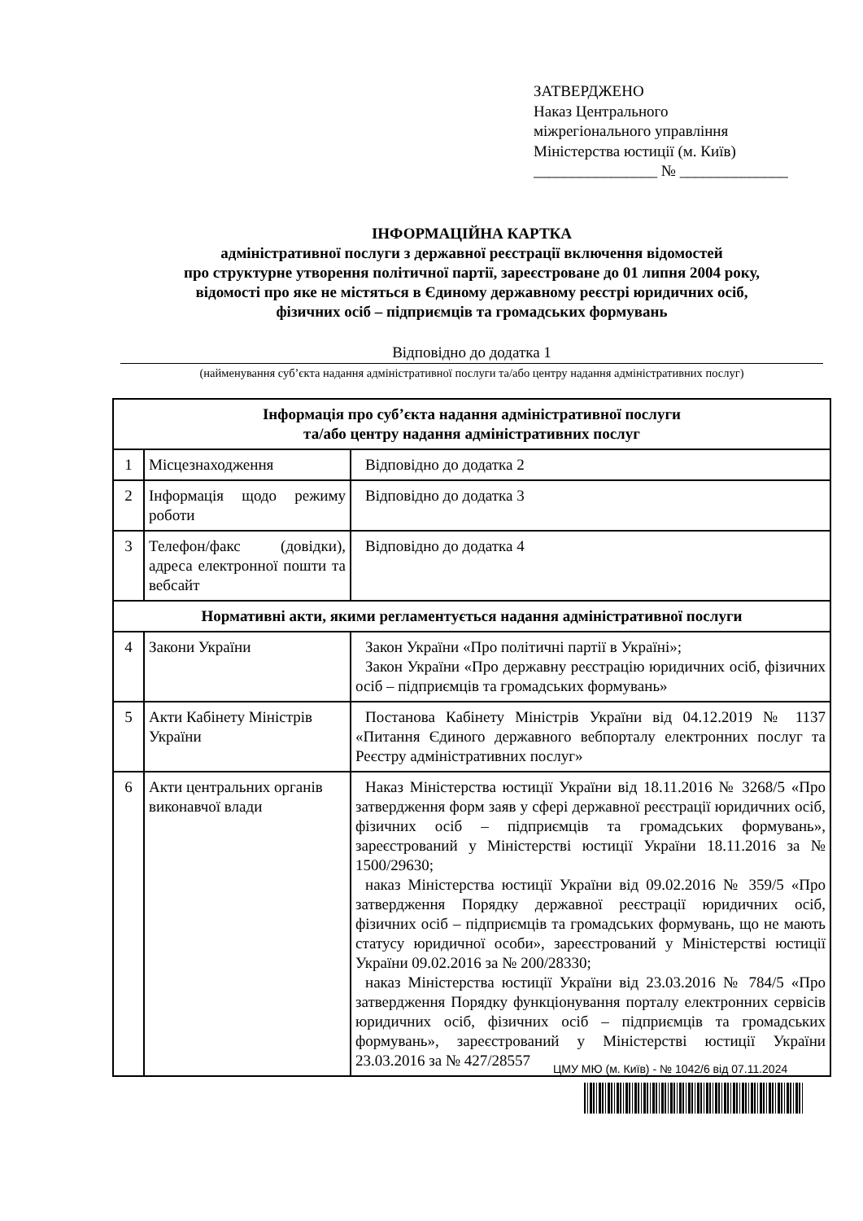ЗАТВЕРДЖЕНО
Наказ Центрального
міжрегіонального управління
Міністерства юстиції (м. Київ)
________________ № ______________
ІНФОРМАЦІЙНА КАРТКА
адміністративної послуги з державної реєстрації включення відомостей
про структурне утворення політичної партії, зареєстроване до 01 липня 2004 року,
відомості про яке не містяться в Єдиному державному реєстрі юридичних осіб,
фізичних осіб – підприємців та громадських формувань
Відповідно до додатка 1
(найменування суб’єкта надання адміністративної послуги та/або центру надання адміністративних послуг)
| Інформація про суб’єкта надання адміністративної послуги та/або центру надання адміністративних послуг | | |
| --- | --- | --- |
| 1 | Місцезнаходження | Відповідно до додатка 2 |
| 2 | Інформація щодо режиму роботи | Відповідно до додатка 3 |
| 3 | Телефон/факс (довідки), адреса електронної пошти та вебсайт | Відповідно до додатка 4 |
| Нормативні акти, якими регламентується надання адміністративної послуги | | |
| 4 | Закони України | Закон України «Про політичні партії в Україні»; Закон України «Про державну реєстрацію юридичних осіб, фізичних осіб – підприємців та громадських формувань» |
| 5 | Акти Кабінету Міністрів України | Постанова Кабінету Міністрів України від 04.12.2019 № 1137 «Питання Єдиного державного вебпорталу електронних послуг та Реєстру адміністративних послуг» |
| 6 | Акти центральних органів виконавчої влади | Наказ Міністерства юстиції України від 18.11.2016 № 3268/5 «Про затвердження форм заяв у сфері державної реєстрації юридичних осіб, фізичних осіб – підприємців та громадських формувань», зареєстрований у Міністерстві юстиції України 18.11.2016 за № 1500/29630; наказ Міністерства юстиції України від 09.02.2016 № 359/5 «Про затвердження Порядку державної реєстрації юридичних осіб, фізичних осіб – підприємців та громадських формувань, що не мають статусу юридичної особи», зареєстрований у Міністерстві юстиції України 09.02.2016 за № 200/28330; наказ Міністерства юстиції України від 23.03.2016 № 784/5 «Про затвердження Порядку функціонування порталу електронних сервісів юридичних осіб, фізичних осіб – підприємців та громадських формувань», зареєстрований у Міністерстві юстиції України 23.03.2016 за № 427/28557 |
ЦМУ МЮ (м. Київ) - № 1042/6 від 07.11.2024